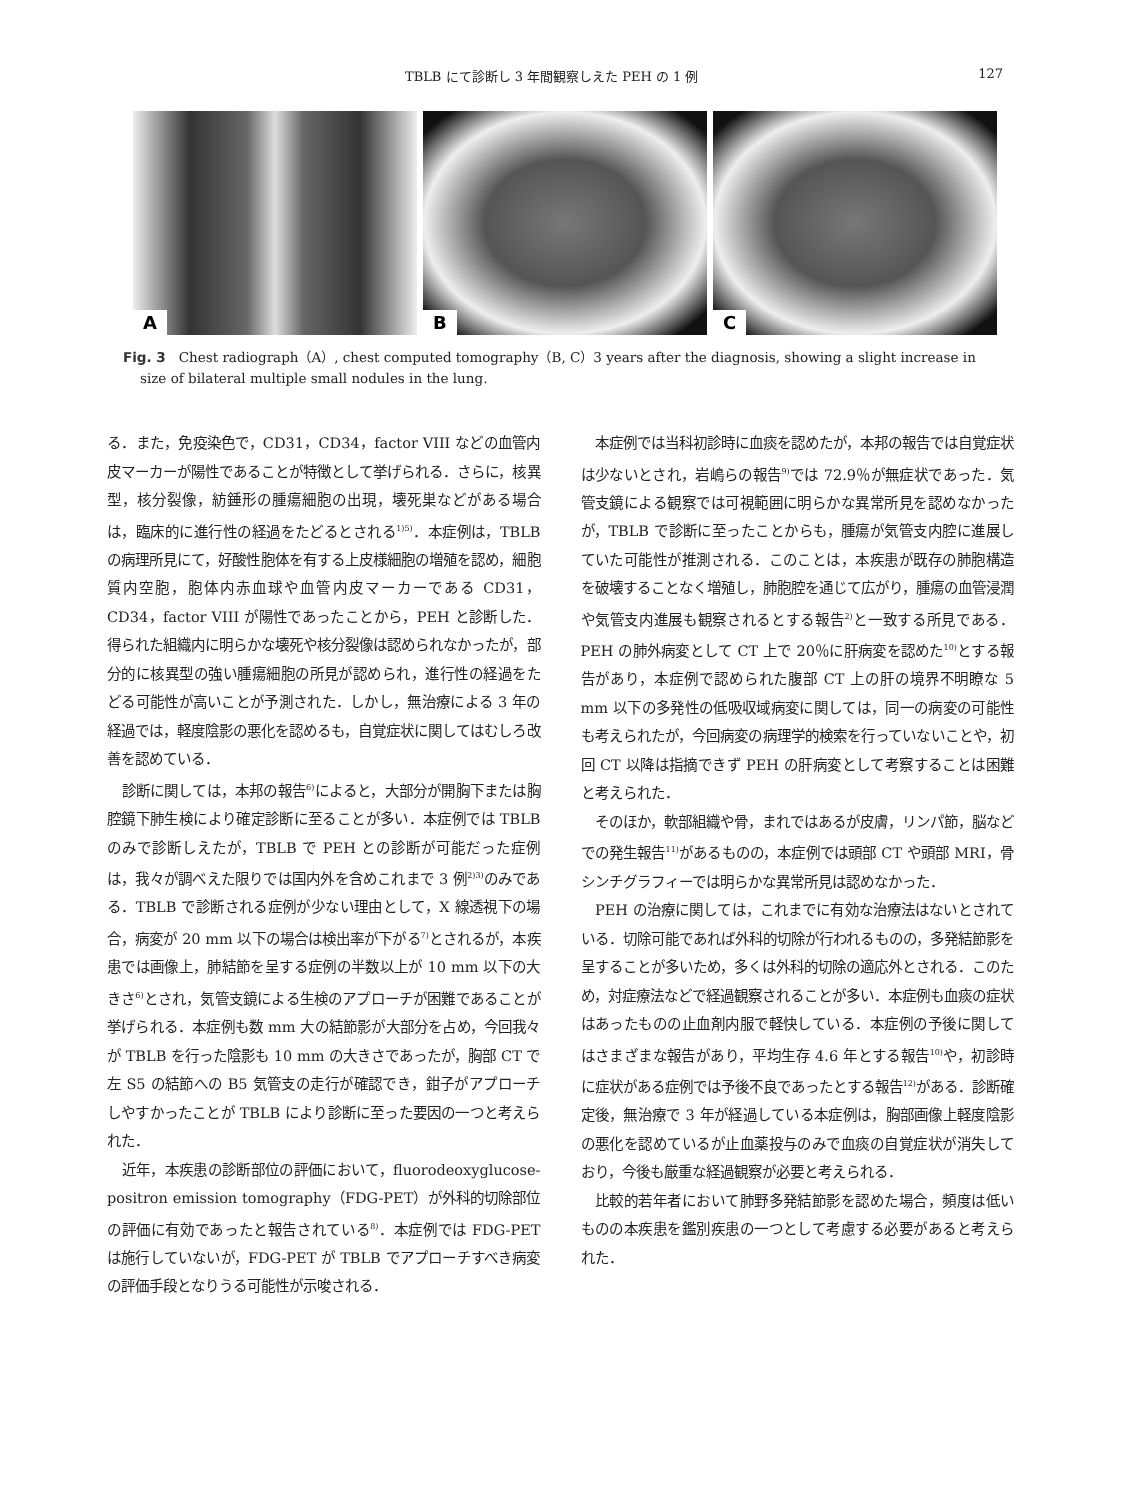TBLB にて診断し 3 年間観察しえた PEH の 1 例 127
A
B
C
Fig. 3　Chest radiograph（A）, chest computed tomography（B, C）3 years after the diagnosis, showing a slight increase in size of bilateral multiple small nodules in the lung.
る．また，免疫染色で，CD31，CD34，factor VIII などの血管内皮マーカーが陽性であることが特徴として挙げられる．さらに，核異型，核分裂像，紡錘形の腫瘍細胞の出現，壊死巣などがある場合は，臨床的に進行性の経過をたどるとされる<sup>1)5)</sup>．本症例は，TBLB の病理所見にて，好酸性胞体を有する上皮様細胞の増殖を認め，細胞質内空胞，胞体内赤血球や血管内皮マーカーである CD31，CD34，factor VIII が陽性であったことから，PEH と診断した．得られた組織内に明らかな壊死や核分裂像は認められなかったが，部分的に核異型の強い腫瘍細胞の所見が認められ，進行性の経過をたどる可能性が高いことが予測された．しかし，無治療による 3 年の経過では，軽度陰影の悪化を認めるも，自覚症状に関してはむしろ改善を認めている．
診断に関しては，本邦の報告<sup>6)</sup>によると，大部分が開胸下または胸腔鏡下肺生検により確定診断に至ることが多い．本症例では TBLB のみで診断しえたが，TBLB で PEH との診断が可能だった症例は，我々が調べえた限りでは国内外を含めこれまで 3 例<sup>2)3)</sup>のみである．TBLB で診断される症例が少ない理由として，X 線透視下の場合，病変が 20 mm 以下の場合は検出率が下がる<sup>7)</sup>とされるが，本疾患では画像上，肺結節を呈する症例の半数以上が 10 mm 以下の大きさ<sup>6)</sup>とされ，気管支鏡による生検のアプローチが困難であることが挙げられる．本症例も数 mm 大の結節影が大部分を占め，今回我々が TBLB を行った陰影も 10 mm の大きさであったが，胸部 CT で左 S5 の結節への B5 気管支の走行が確認でき，鉗子がアプローチしやすかったことが TBLB により診断に至った要因の一つと考えられた．
近年，本疾患の診断部位の評価において，fluorodeoxyglucose-positron emission tomography（FDG-PET）が外科的切除部位の評価に有効であったと報告されている<sup>8)</sup>．本症例では FDG-PET は施行していないが，FDG-PET が TBLB でアプローチすべき病変の評価手段となりうる可能性が示唆される．
本症例では当科初診時に血痰を認めたが，本邦の報告では自覚症状は少ないとされ，岩嶋らの報告<sup>9)</sup>では 72.9％が無症状であった．気管支鏡による観察では可視範囲に明らかな異常所見を認めなかったが，TBLB で診断に至ったことからも，腫瘍が気管支内腔に進展していた可能性が推測される．このことは，本疾患が既存の肺胞構造を破壊することなく増殖し，肺胞腔を通じて広がり，腫瘍の血管浸潤や気管支内進展も観察されるとする報告<sup>2)</sup>と一致する所見である．PEH の肺外病変として CT 上で 20％に肝病変を認めた<sup>10)</sup>とする報告があり，本症例で認められた腹部 CT 上の肝の境界不明瞭な 5 mm 以下の多発性の低吸収域病変に関しては，同一の病変の可能性も考えられたが，今回病変の病理学的検索を行っていないことや，初回 CT 以降は指摘できず PEH の肝病変として考察することは困難と考えられた．
そのほか，軟部組織や骨，まれではあるが皮膚，リンパ節，脳などでの発生報告<sup>11)</sup>があるものの，本症例では頭部 CT や頭部 MRI，骨シンチグラフィーでは明らかな異常所見は認めなかった．
PEH の治療に関しては，これまでに有効な治療法はないとされている．切除可能であれば外科的切除が行われるものの，多発結節影を呈することが多いため，多くは外科的切除の適応外とされる．このため，対症療法などで経過観察されることが多い．本症例も血痰の症状はあったものの止血剤内服で軽快している．本症例の予後に関してはさまざまな報告があり，平均生存 4.6 年とする報告<sup>10)</sup>や，初診時に症状がある症例では予後不良であったとする報告<sup>12)</sup>がある．診断確定後，無治療で 3 年が経過している本症例は，胸部画像上軽度陰影の悪化を認めているが止血薬投与のみで血痰の自覚症状が消失しており，今後も厳重な経過観察が必要と考えられる．
比較的若年者において肺野多発結節影を認めた場合，頻度は低いものの本疾患を鑑別疾患の一つとして考慮する必要があると考えられた．